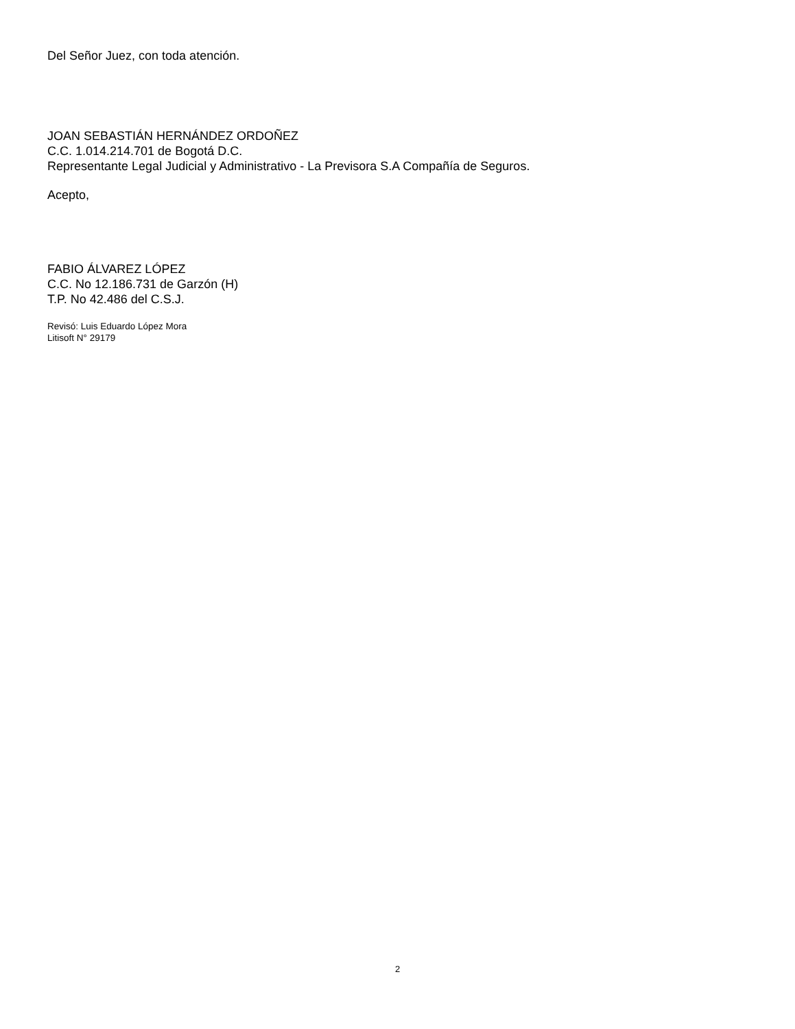Del Señor Juez, con toda atención.
JOAN SEBASTIÁN HERNÁNDEZ ORDOÑEZ
C.C. 1.014.214.701 de Bogotá D.C.
Representante Legal Judicial y Administrativo - La Previsora S.A Compañía de Seguros.
Acepto,
FABIO ÁLVAREZ LÓPEZ
C.C. No 12.186.731 de Garzón (H)
T.P. No 42.486 del C.S.J.
Revisó: Luis Eduardo López Mora
Litisoft N° 29179
2